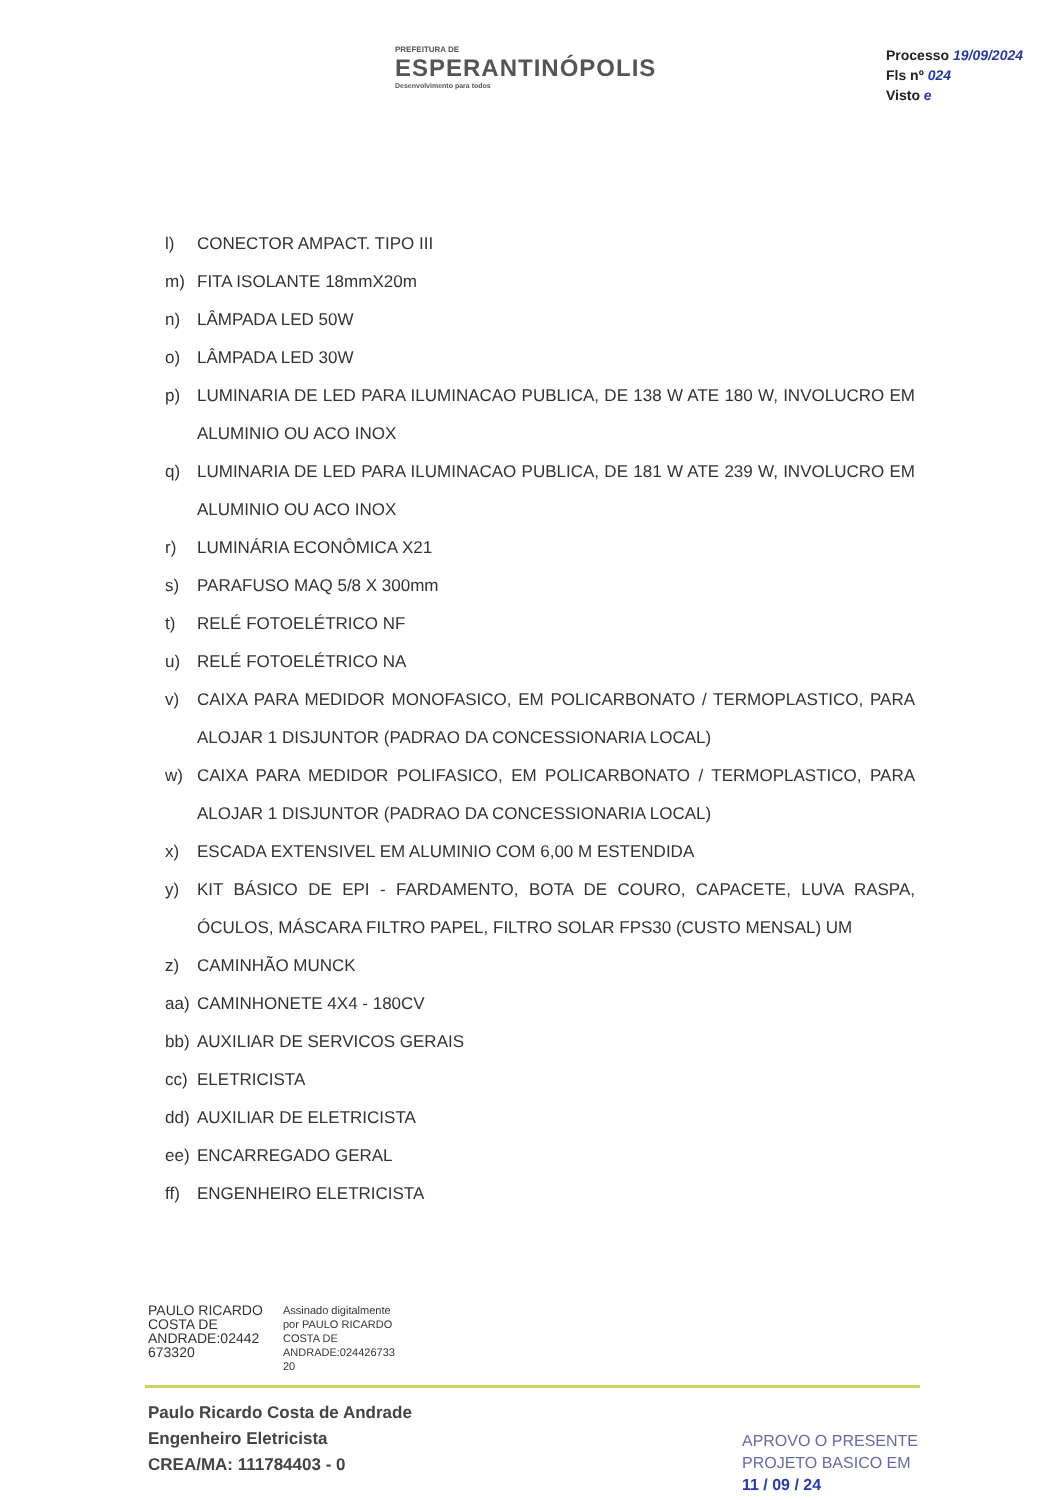PREFEITURA DE
ESPERANTINÓPOLIS
Desenvolvimento para todos
Processo 19/09/2024
Fls nº 024
Visto e
l) CONECTOR AMPACT. TIPO III
m) FITA ISOLANTE 18mmX20m
n) LÂMPADA LED 50W
o) LÂMPADA LED 30W
p) LUMINARIA DE LED PARA ILUMINACAO PUBLICA, DE 138 W ATE 180 W, INVOLUCRO EM ALUMINIO OU ACO INOX
q) LUMINARIA DE LED PARA ILUMINACAO PUBLICA, DE 181 W ATE 239 W, INVOLUCRO EM ALUMINIO OU ACO INOX
r) LUMINÁRIA ECONÔMICA X21
s) PARAFUSO MAQ 5/8 X 300mm
t) RELÉ FOTOELÉTRICO NF
u) RELÉ FOTOELÉTRICO NA
v) CAIXA PARA MEDIDOR MONOFASICO, EM POLICARBONATO / TERMOPLASTICO, PARA ALOJAR 1 DISJUNTOR (PADRAO DA CONCESSIONARIA LOCAL)
w) CAIXA PARA MEDIDOR POLIFASICO, EM POLICARBONATO / TERMOPLASTICO, PARA ALOJAR 1 DISJUNTOR (PADRAO DA CONCESSIONARIA LOCAL)
x) ESCADA EXTENSIVEL EM ALUMINIO COM 6,00 M ESTENDIDA
y) KIT BÁSICO DE EPI - FARDAMENTO, BOTA DE COURO, CAPACETE, LUVA RASPA, ÓCULOS, MÁSCARA FILTRO PAPEL, FILTRO SOLAR FPS30 (CUSTO MENSAL) UM
z) CAMINHÃO MUNCK
aa) CAMINHONETE 4X4 - 180CV
bb) AUXILIAR DE SERVICOS GERAIS
cc) ELETRICISTA
dd) AUXILIAR DE ELETRICISTA
ee) ENCARREGADO GERAL
ff) ENGENHEIRO ELETRICISTA
PAULO RICARDO COSTA DE ANDRADE:02442 673320
Assinado digitalmente
por PAULO RICARDO
COSTA DE
ANDRADE:024426733
20
Paulo Ricardo Costa de Andrade
Engenheiro Eletricista
CREA/MA: 111784403 - 0
APROVO O PRESENTE
PROJETO BASICO EM
11 / 09 / 24